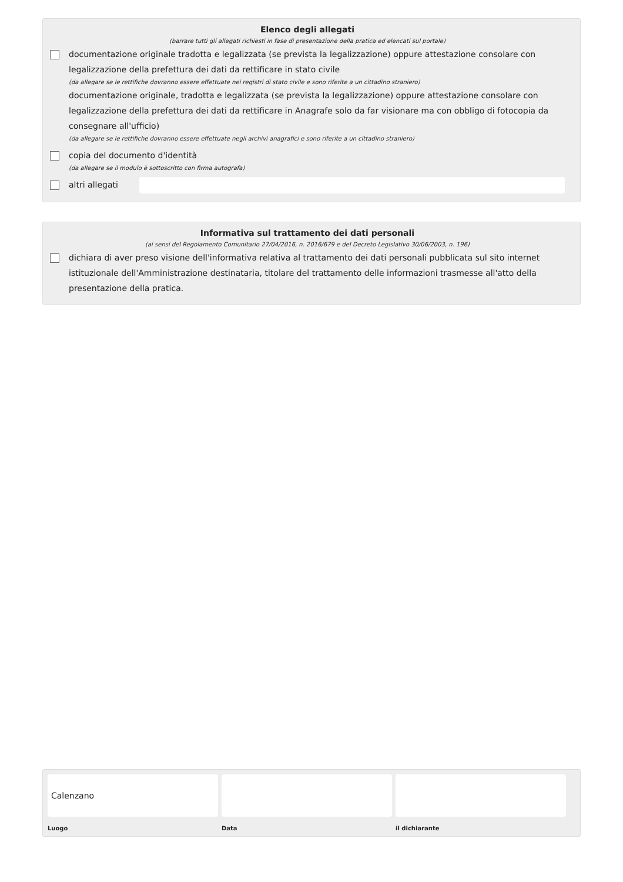Elenco degli allegati
(barrare tutti gli allegati richiesti in fase di presentazione della pratica ed elencati sul portale)
documentazione originale tradotta e legalizzata (se prevista la legalizzazione) oppure attestazione consolare con legalizzazione della prefettura dei dati da rettificare in stato civile
(da allegare se le rettifiche dovranno essere effettuate nei registri di stato civile e sono riferite a un cittadino straniero)
documentazione originale, tradotta e legalizzata (se prevista la legalizzazione) oppure attestazione consolare con legalizzazione della prefettura dei dati da rettificare in Anagrafe solo da far visionare ma con obbligo di fotocopia da consegnare all'ufficio)
(da allegare se le rettifiche dovranno essere effettuate negli archivi anagrafici e sono riferite a un cittadino straniero)
copia del documento d'identità
(da allegare se il modulo è sottoscritto con firma autografa)
altri allegati
Informativa sul trattamento dei dati personali
(ai sensi del Regolamento Comunitario 27/04/2016, n. 2016/679 e del Decreto Legislativo 30/06/2003, n. 196)
dichiara di aver preso visione dell'informativa relativa al trattamento dei dati personali pubblicata sul sito internet istituzionale dell'Amministrazione destinataria, titolare del trattamento delle informazioni trasmesse all'atto della presentazione della pratica.
Calenzano
Luogo
Data il dichiarante